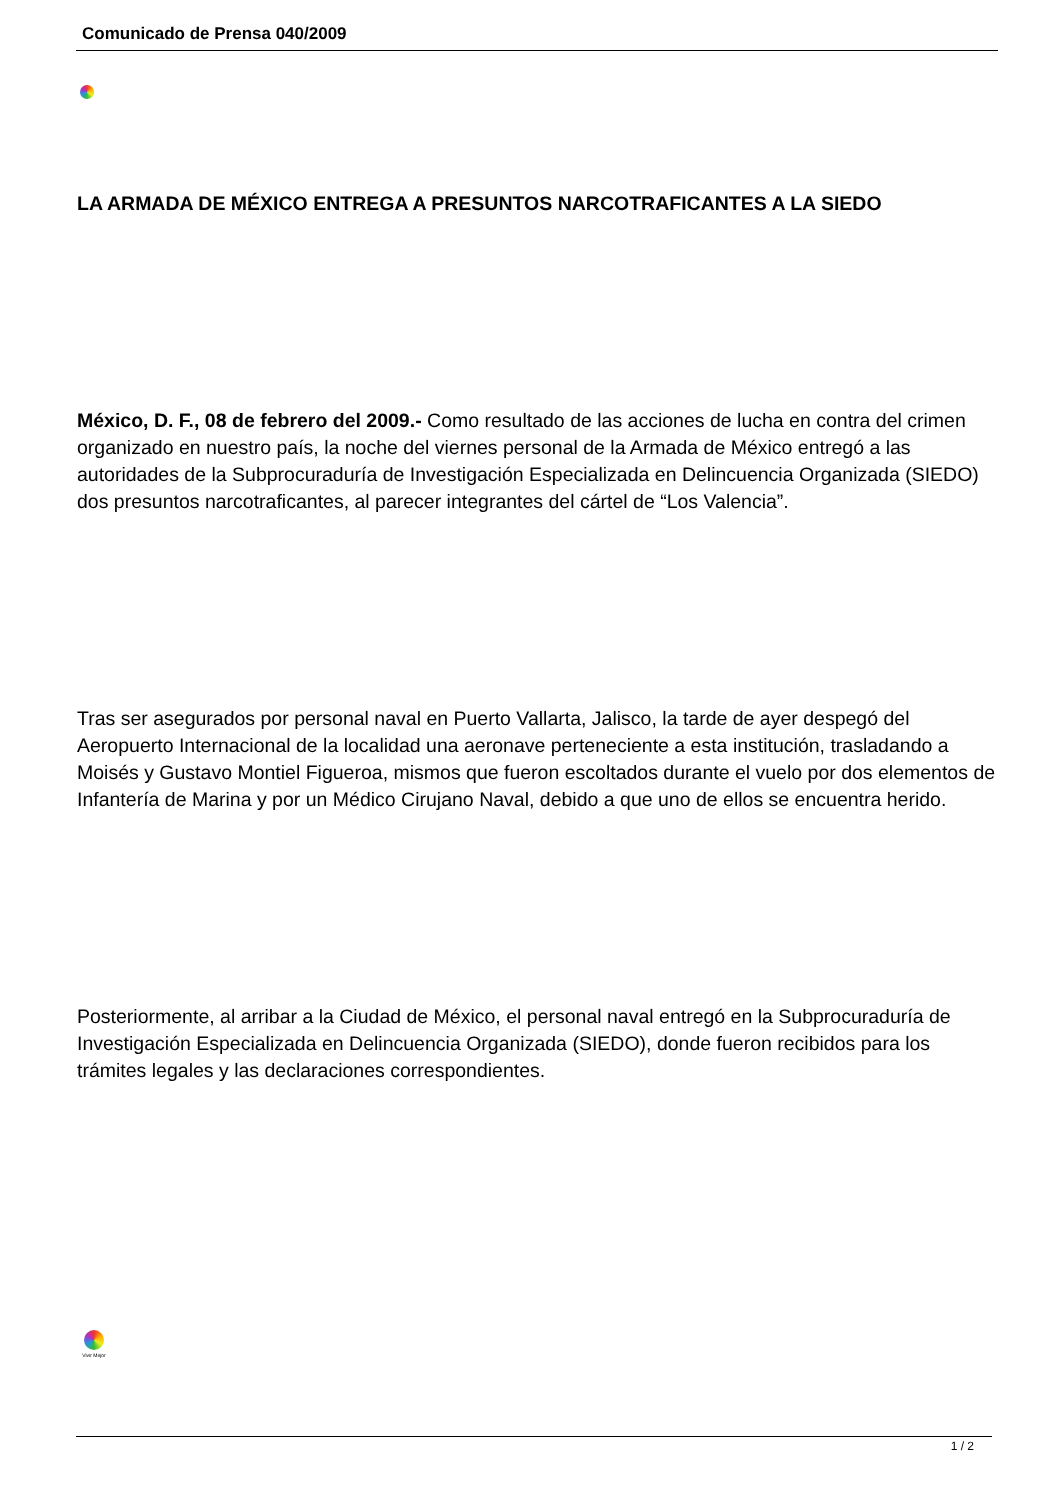Comunicado de Prensa 040/2009
LA ARMADA DE MÉXICO ENTREGA A PRESUNTOS NARCOTRAFICANTES A LA SIEDO
México, D. F., 08 de febrero del 2009.- Como resultado de las acciones de lucha en contra del crimen organizado en nuestro país, la noche del viernes personal de la Armada de México entregó a las autoridades de la Subprocuraduría de Investigación Especializada en Delincuencia Organizada (SIEDO) dos presuntos narcotraficantes, al parecer integrantes del cártel de “Los Valencia”.
Tras ser asegurados por personal naval en Puerto Vallarta, Jalisco, la tarde de ayer despegó del Aeropuerto Internacional de la localidad una aeronave perteneciente a esta institución, trasladando a Moisés y Gustavo Montiel Figueroa, mismos que fueron escoltados durante el vuelo por dos elementos de Infantería de Marina y por un Médico Cirujano Naval, debido a que uno de ellos se encuentra herido.
Posteriormente, al arribar a la Ciudad de México, el personal naval entregó en la Subprocuraduría de Investigación Especializada en Delincuencia Organizada (SIEDO), donde fueron recibidos para los trámites legales y las declaraciones correspondientes.
Vivir Mejor
1 / 2